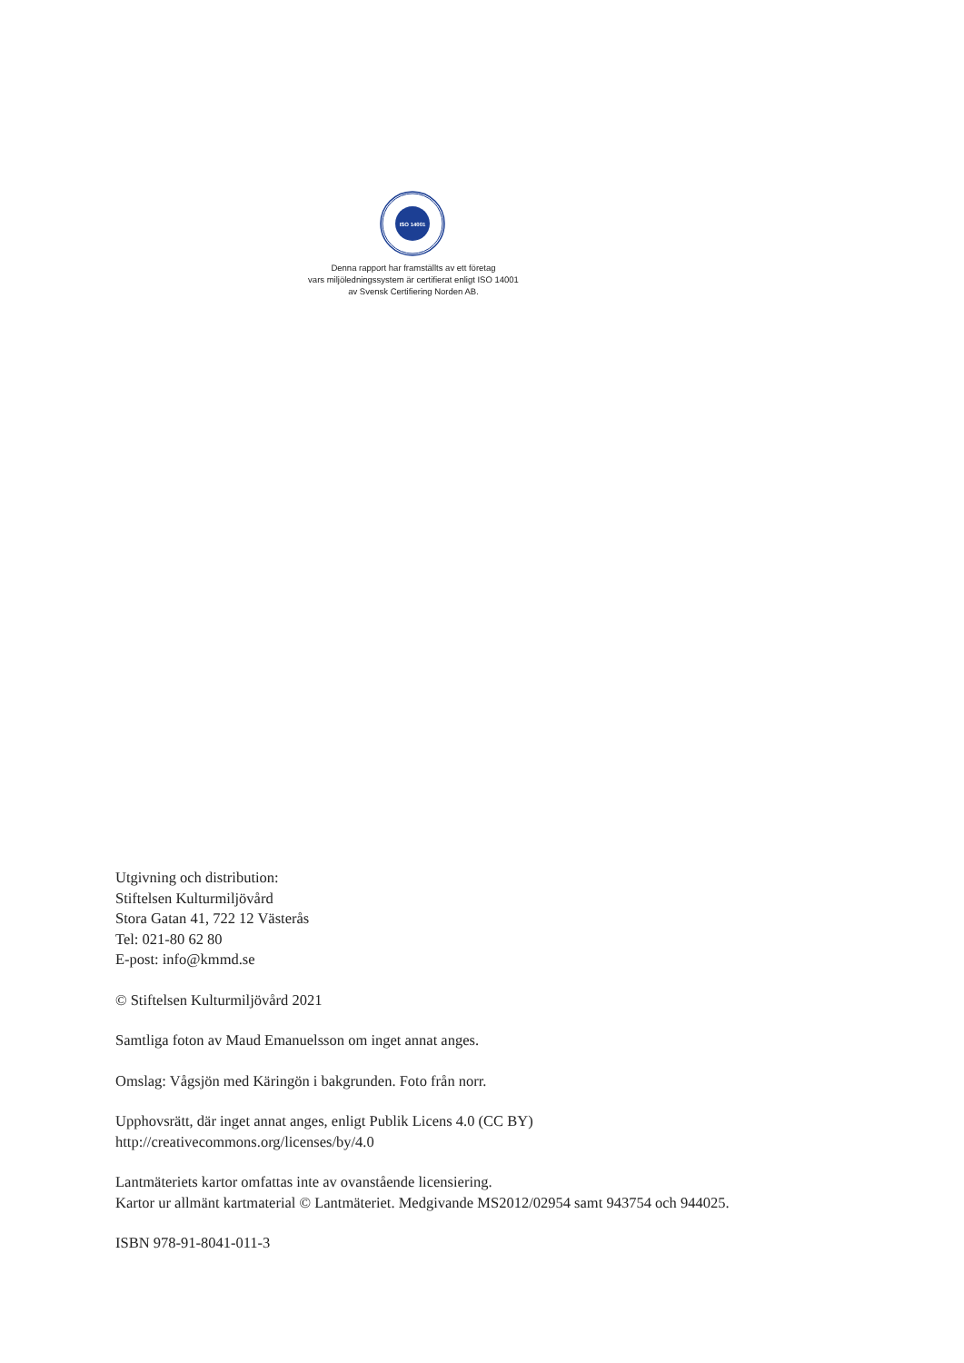ISO 14001
Denna rapport har framställts av ett företag
vars miljöledningssystem är certifierat enligt ISO 14001
av Svensk Certifiering Norden AB.
Utgivning och distribution:
Stiftelsen Kulturmiljövård
Stora Gatan 41, 722 12 Västerås
Tel: 021-80 62 80
E-post: info@kmmd.se
© Stiftelsen Kulturmiljövård 2021
Samtliga foton av Maud Emanuelsson om inget annat anges.
Omslag: Vågsjön med Käringön i bakgrunden. Foto från norr.
Upphovsrätt, där inget annat anges, enligt Publik Licens 4.0 (CC BY)
http://creativecommons.org/licenses/by/4.0
Lantmäteriets kartor omfattas inte av ovanstående licensiering.
Kartor ur allmänt kartmaterial © Lantmäteriet. Medgivande MS2012/02954 samt 943754 och 944025.
ISBN 978-91-8041-011-3